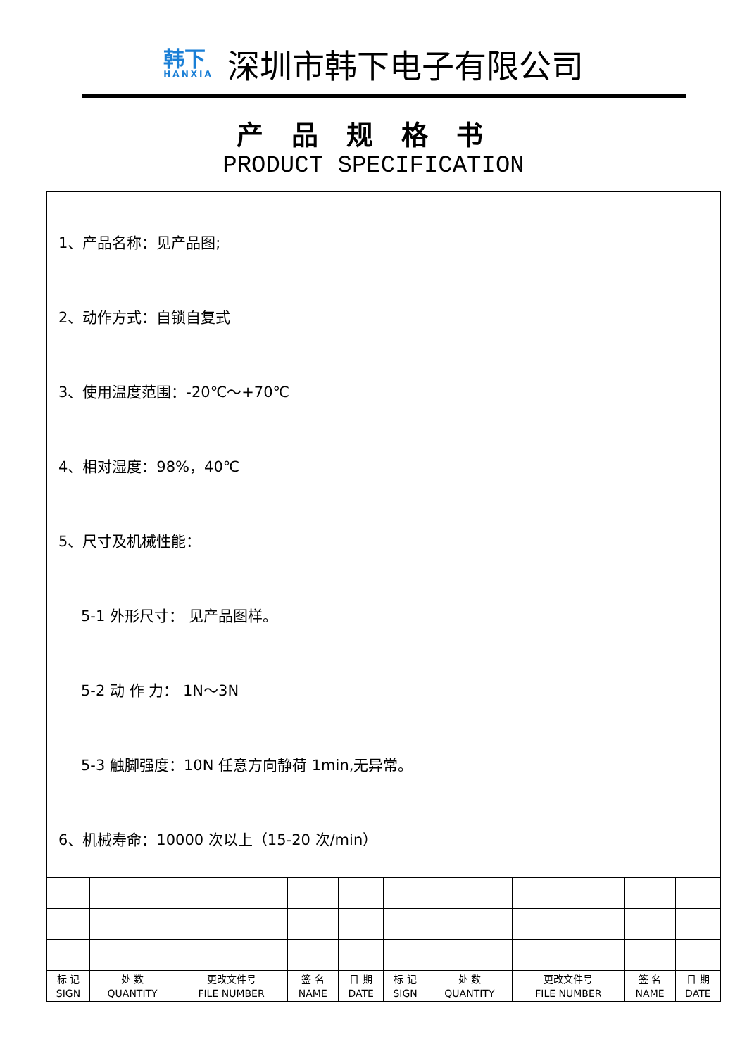韩下
HANXIA
深圳市韩下电子有限公司
产品规格书
PRODUCT SPECIFICATION
1、产品名称：见产品图;
2、动作方式：自锁自复式
3、使用温度范围：-20℃～+70℃
4、相对湿度：98%，40℃
5、尺寸及机械性能：
5-1 外形尺寸： 见产品图样。
5-2 动 作 力： 1N～3N
5-3 触脚强度：10N 任意方向静荷 1min,无异常。
6、机械寿命：10000 次以上（15-20 次/min）
| 标 记 SIGN | 处 数 QUANTITY | 更改文件号 FILE NUMBER | 签 名 NAME | 日 期 DATE | 标 记 SIGN | 处 数 QUANTITY | 更改文件号 FILE NUMBER | 签 名 NAME | 日 期 DATE |